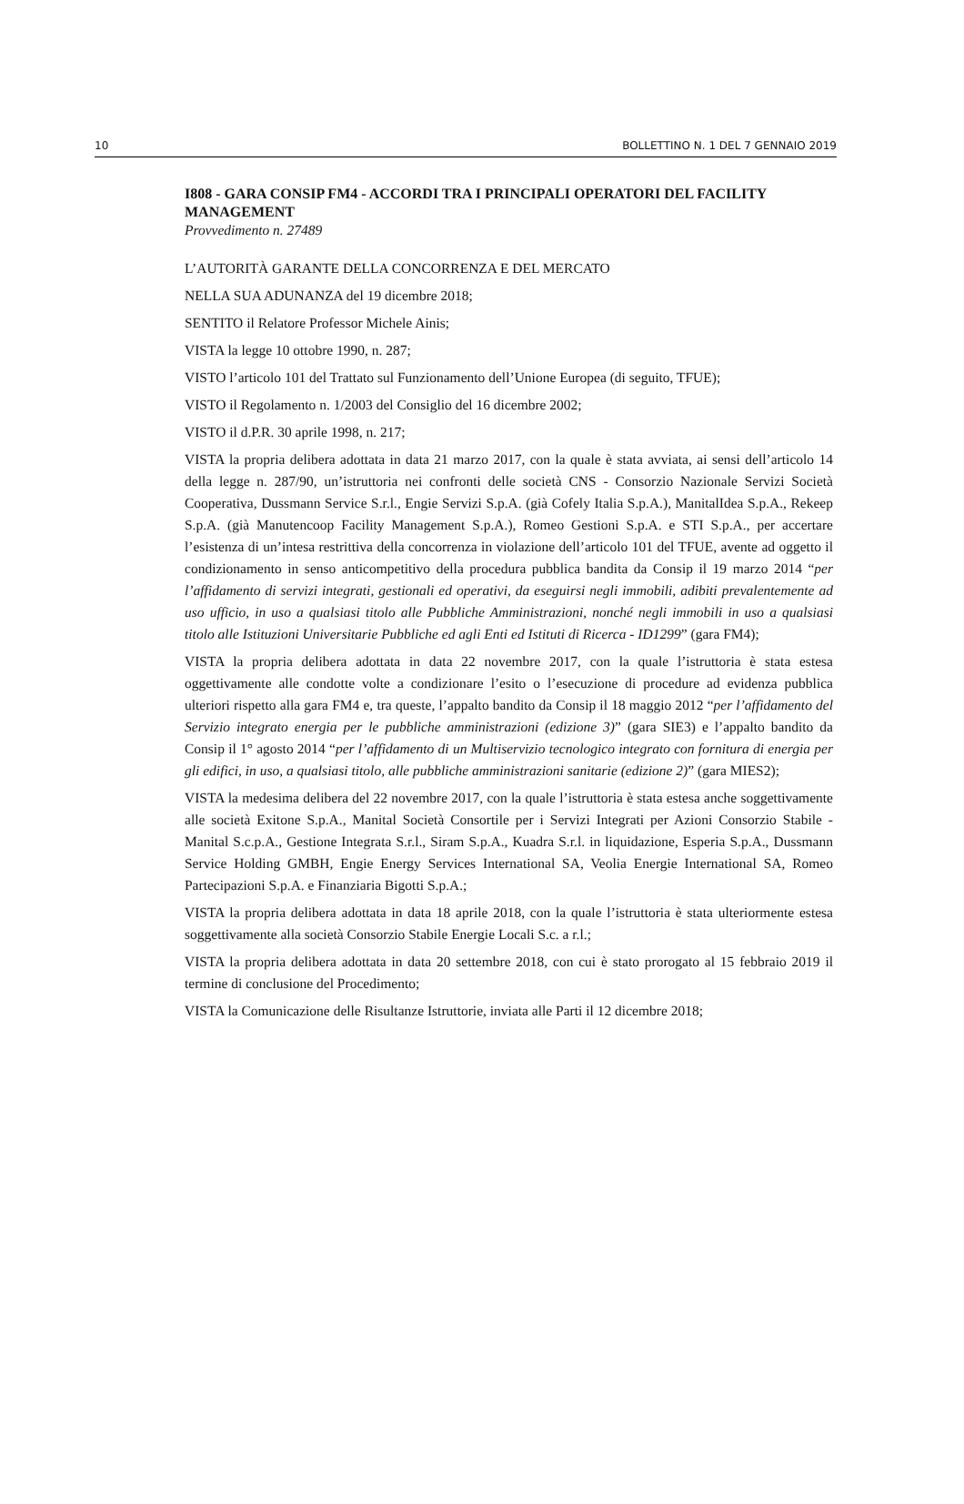10 BOLLETTINO N. 1 DEL 7 GENNAIO 2019
I808 - GARA CONSIP FM4 - ACCORDI TRA I PRINCIPALI OPERATORI DEL FACILITY MANAGEMENT
Provvedimento n. 27489
L’AUTORITÀ GARANTE DELLA CONCORRENZA E DEL MERCATO
NELLA SUA ADUNANZA del 19 dicembre 2018;
SENTITO il Relatore Professor Michele Ainis;
VISTA la legge 10 ottobre 1990, n. 287;
VISTO l’articolo 101 del Trattato sul Funzionamento dell’Unione Europea (di seguito, TFUE);
VISTO il Regolamento n. 1/2003 del Consiglio del 16 dicembre 2002;
VISTO il d.P.R. 30 aprile 1998, n. 217;
VISTA la propria delibera adottata in data 21 marzo 2017, con la quale è stata avviata, ai sensi dell’articolo 14 della legge n. 287/90, un’istruttoria nei confronti delle società CNS - Consorzio Nazionale Servizi Società Cooperativa, Dussmann Service S.r.l., Engie Servizi S.p.A. (già Cofely Italia S.p.A.), ManitalIdea S.p.A., Rekeep S.p.A. (già Manutencoop Facility Management S.p.A.), Romeo Gestioni S.p.A. e STI S.p.A., per accertare l’esistenza di un’intesa restrittiva della concorrenza in violazione dell’articolo 101 del TFUE, avente ad oggetto il condizionamento in senso anticompetitivo della procedura pubblica bandita da Consip il 19 marzo 2014 “per l’affidamento di servizi integrati, gestionali ed operativi, da eseguirsi negli immobili, adibiti prevalentemente ad uso ufficio, in uso a qualsiasi titolo alle Pubbliche Amministrazioni, nonché negli immobili in uso a qualsiasi titolo alle Istituzioni Universitarie Pubbliche ed agli Enti ed Istituti di Ricerca - ID1299” (gara FM4);
VISTA la propria delibera adottata in data 22 novembre 2017, con la quale l’istruttoria è stata estesa oggettivamente alle condotte volte a condizionare l’esito o l’esecuzione di procedure ad evidenza pubblica ulteriori rispetto alla gara FM4 e, tra queste, l’appalto bandito da Consip il 18 maggio 2012 “per l’affidamento del Servizio integrato energia per le pubbliche amministrazioni (edizione 3)” (gara SIE3) e l’appalto bandito da Consip il 1° agosto 2014 “per l’affidamento di un Multiservizio tecnologico integrato con fornitura di energia per gli edifici, in uso, a qualsiasi titolo, alle pubbliche amministrazioni sanitarie (edizione 2)” (gara MIES2);
VISTA la medesima delibera del 22 novembre 2017, con la quale l’istruttoria è stata estesa anche soggettivamente alle società Exitone S.p.A., Manital Società Consortile per i Servizi Integrati per Azioni Consorzio Stabile - Manital S.c.p.A., Gestione Integrata S.r.l., Siram S.p.A., Kuadra S.r.l. in liquidazione, Esperia S.p.A., Dussmann Service Holding GMBH, Engie Energy Services International SA, Veolia Energie International SA, Romeo Partecipazioni S.p.A. e Finanziaria Bigotti S.p.A.;
VISTA la propria delibera adottata in data 18 aprile 2018, con la quale l’istruttoria è stata ulteriormente estesa soggettivamente alla società Consorzio Stabile Energie Locali S.c. a r.l.;
VISTA la propria delibera adottata in data 20 settembre 2018, con cui è stato prorogato al 15 febbraio 2019 il termine di conclusione del Procedimento;
VISTA la Comunicazione delle Risultanze Istruttorie, inviata alle Parti il 12 dicembre 2018;